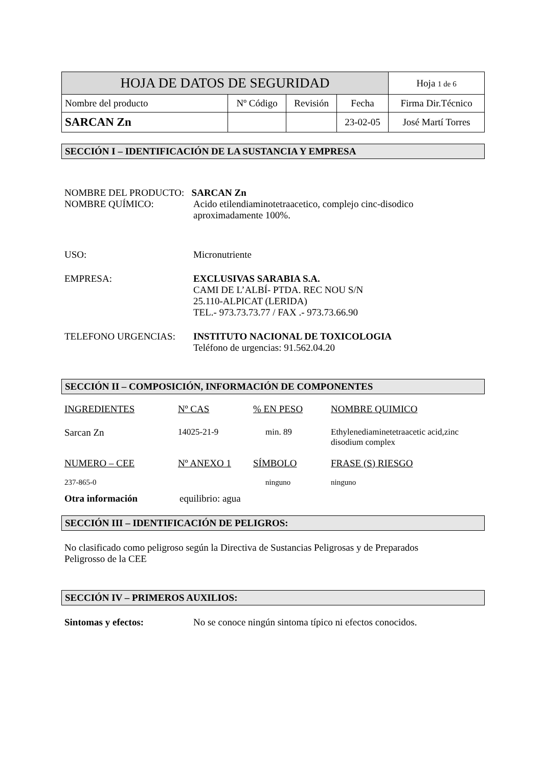| HOJA DE DATOS DE SEGURIDAD | | | | Hoja 1 de 6 |
| Nombre del producto | Nº Código | Revisión | Fecha | Firma Dir.Técnico |
| SARCAN Zn | | | 23-02-05 | José Martí Torres |
SECCIÓN I – IDENTIFICACIÓN DE LA SUSTANCIA Y EMPRESA
NOMBRE DEL PRODUCTO: SARCAN Zn
NOMBRE QUÍMICO: Acido etilendiaminotetraacetico, complejo cinc-disodico
aproximadamente 100%.
USO: Micronutriente
EMPRESA: EXCLUSIVAS SARABIA S.A.
CAMI DE L’ALBÍ- PTDA. REC NOU S/N
25.110-ALPICAT (LERIDA)
TEL.- 973.73.73.77 / FAX .- 973.73.66.90
TELEFONO URGENCIAS: INSTITUTO NACIONAL DE TOXICOLOGIA
Teléfono de urgencias: 91.562.04.20
SECCIÓN II – COMPOSICIÓN, INFORMACIÓN DE COMPONENTES
| INGREDIENTES | Nº CAS | % EN PESO | NOMBRE QUIMICO |
| Sarcan Zn | 14025-21-9 | min. 89 | Ethylenediaminetetraacetic acid,zinc disodium complex |
| NUMERO – CEE | Nº ANEXO 1 | SÍMBOLO | FRASE (S) RIESGO |
| 237-865-0 | | ninguno | ninguno |
Otra información equilibrio: agua
SECCIÓN III – IDENTIFICACIÓN DE PELIGROS:
No clasificado como peligroso según la Directiva de Sustancias Peligrosas y de Preparados
Peligrosso de la CEE
SECCIÓN IV – PRIMEROS AUXILIOS:
Sintomas y efectos: No se conoce ningún sintoma típico ni efectos conocidos.